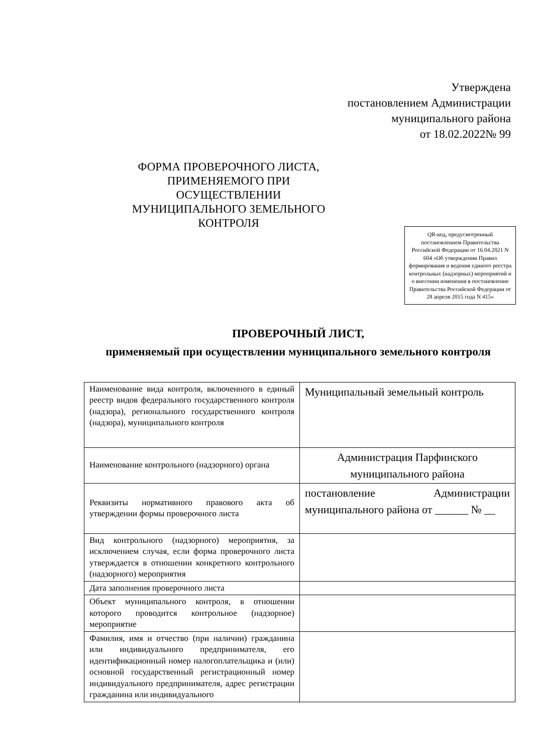Утверждена
постановлением Администрации
муниципального района
от 18.02.2022№ 99
ФОРМА ПРОВЕРОЧНОГО ЛИСТА, ПРИМЕНЯЕМОГО ПРИ ОСУЩЕСТВЛЕНИИ МУНИЦИПАЛЬНОГО ЗЕМЕЛЬНОГО КОНТРОЛЯ
QR-код, предусмотренный постановлением Правительства Российской Федерации от 16.04.2021 N 604 «Об утверждении Правил формирования и ведения единого реестра контрольных (надзорных) мероприятий и о внесении изменения в постановление Правительства Российской Федерации от 28 апреля 2015 года N 415»
ПРОВЕРОЧНЫЙ ЛИСТ,
применяемый при осуществлении муниципального земельного контроля
| Наименование вида контроля, включенного в единый реестр видов федерального государственного контроля (надзора), регионального государственного контроля (надзора), муниципального контроля | Муниципальный земельный контроль |
| Наименование контрольного (надзорного) органа | Администрация Парфинского муниципального района |
| Реквизиты нормативного правового акта об утверждении формы проверочного листа | постановление Администрации муниципального района от ______ № __ |
| Вид контрольного (надзорного) мероприятия, за исключением случая, если форма проверочного листа утверждается в отношении конкретного контрольного (надзорного) мероприятия | |
| Дата заполнения проверочного листа | |
| Объект муниципального контроля, в отношении которого проводится контрольное (надзорное) мероприятие | |
| Фамилия, имя и отчество (при наличии) гражданина или индивидуального предпринимателя, его идентификационный номер налогоплательщика и (или) основной государственный регистрационный номер индивидуального предпринимателя, адрес регистрации гражданина или индивидуального | |